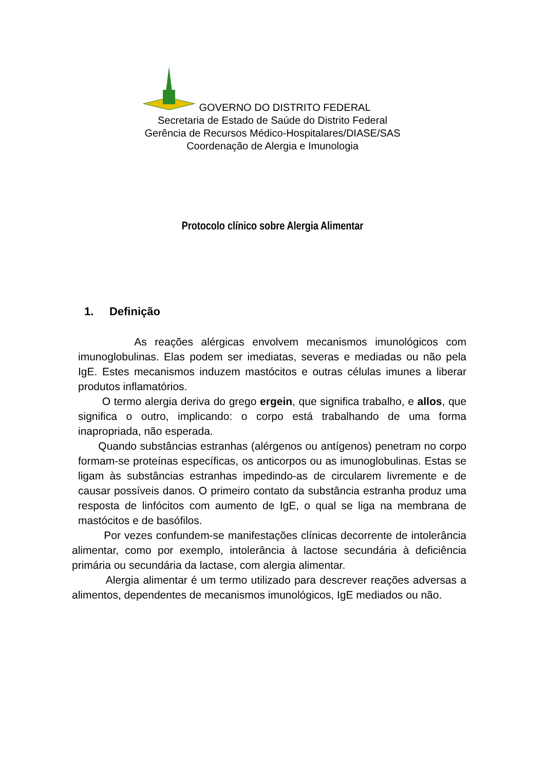GOVERNO DO DISTRITO FEDERAL
Secretaria de Estado de Saúde do Distrito Federal
Gerência de Recursos Médico-Hospitalares/DIASE/SAS
Coordenação de Alergia e Imunologia
Protocolo clínico sobre Alergia Alimentar
1. Definição
As reações alérgicas envolvem mecanismos imunológicos com imunoglobulinas. Elas podem ser imediatas, severas e mediadas ou não pela IgE. Estes mecanismos induzem mastócitos e outras células imunes a liberar produtos inflamatórios.
O termo alergia deriva do grego ergein, que significa trabalho, e allos, que significa o outro, implicando: o corpo está trabalhando de uma forma inapropriada, não esperada.
Quando substâncias estranhas (alérgenos ou antígenos) penetram no corpo formam-se proteínas específicas, os anticorpos ou as imunoglobulinas. Estas se ligam às substâncias estranhas impedindo-as de circularem livremente e de causar possíveis danos. O primeiro contato da substância estranha produz uma resposta de linfócitos com aumento de IgE, o qual se liga na membrana de mastócitos e de basófilos.
Por vezes confundem-se manifestações clínicas decorrente de intolerância alimentar, como por exemplo, intolerância à lactose secundária à deficiência primária ou secundária da lactase, com alergia alimentar.
Alergia alimentar é um termo utilizado para descrever reações adversas a alimentos, dependentes de mecanismos imunológicos, IgE mediados ou não.